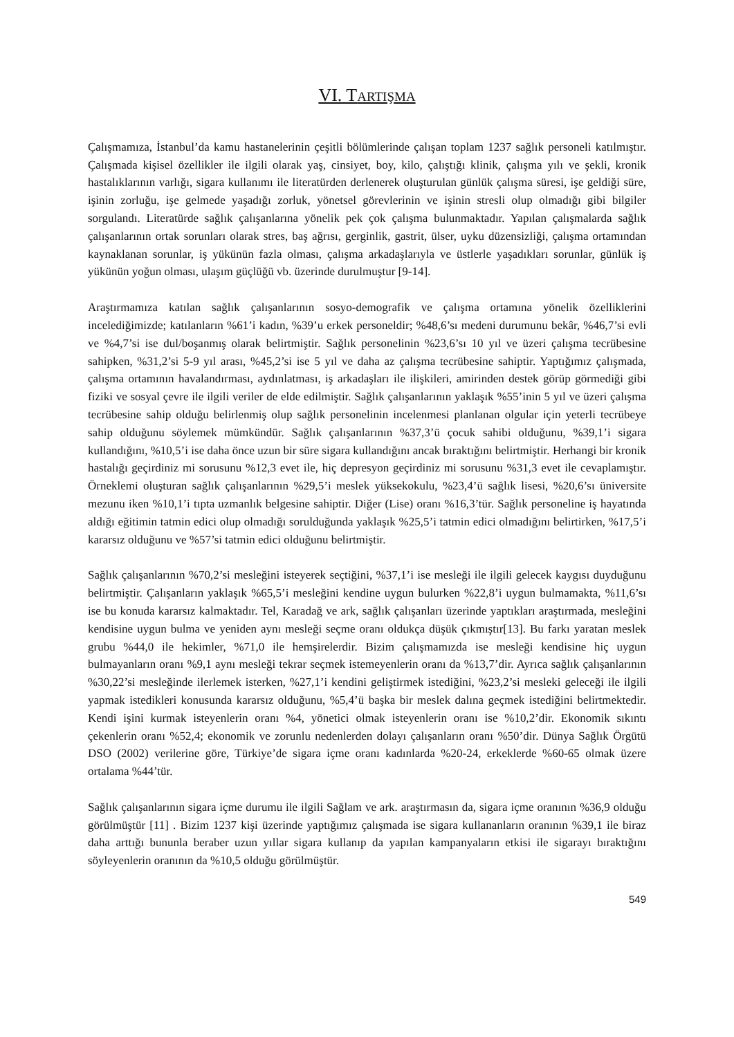VI. TARTIŞMA
Çalışmamıza, İstanbul’da kamu hastanelerinin çeşitli bölümlerinde çalışan toplam 1237 sağlık personeli katılmıştır. Çalışmada kişisel özellikler ile ilgili olarak yaş, cinsiyet, boy, kilo, çalıştığı klinik, çalışma yılı ve şekli, kronik hastalıklarının varlığı, sigara kullanımı ile literatürden derlenerek oluşturulan günlük çalışma süresi, işe geldiği süre, işinin zorluğu, işe gelmede yaşadığı zorluk, yönetsel görevlerinin ve işinin stresli olup olmadığı gibi bilgiler sorgulandı. Literatürde sağlık çalışanlarına yönelik pek çok çalışma bulunmaktadır. Yapılan çalışmalarda sağlık çalışanlarının ortak sorunları olarak stres, baş ağrısı, gerginlik, gastrit, ülser, uyku düzensizliği, çalışma ortamından kaynaklanan sorunlar, iş yükünün fazla olması, çalışma arkadaşlarıyla ve üstlerle yaşadıkları sorunlar, günlük iş yükünün yoğun olması, ulaşım güçlüğü vb. üzerinde durulmuştur [9-14].
Araştırmamıza katılan sağlık çalışanlarının sosyo-demografik ve çalışma ortamına yönelik özelliklerini incelediğimizde; katılanların %61’i kadın, %39’u erkek personeldir; %48,6’sı medeni durumunu bekâr, %46,7’si evli ve %4,7’si ise dul/boşanmış olarak belirtmiştir. Sağlık personelinin %23,6’sı 10 yıl ve üzeri çalışma tecrübesine sahipken, %31,2’si 5-9 yıl arası, %45,2’si ise 5 yıl ve daha az çalışma tecrübesine sahiptir. Yaptığımız çalışmada, çalışma ortamının havalandırması, aydınlatması, iş arkadaşları ile ilişkileri, amirinden destek görüp görmediği gibi fiziki ve sosyal çevre ile ilgili veriler de elde edilmiştir. Sağlık çalışanlarının yaklaşık %55’inin 5 yıl ve üzeri çalışma tecrübesine sahip olduğu belirlenmiş olup sağlık personelinin incelenmesi planlanan olgular için yeterli tecrübeye sahip olduğunu söylemek mümkündür. Sağlık çalışanlarının %37,3’ü çocuk sahibi olduğunu, %39,1’i sigara kullandığını, %10,5’i ise daha önce uzun bir süre sigara kullandığını ancak bıraktığını belirtmiştir. Herhangi bir kronik hastalığı geçirdiniz mi sorusunu %12,3 evet ile, hiç depresyon geçirdiniz mi sorusunu %31,3 evet ile cevaplamıştır. Örneklemi oluşturan sağlık çalışanlarının %29,5’i meslek yüksekokulu, %23,4’ü sağlık lisesi, %20,6’sı üniversite mezunu iken %10,1’i tıpta uzmanlık belgesine sahiptir. Diğer (Lise) oranı %16,3’tür. Sağlık personeline iş hayatında aldığı eğitimin tatmin edici olup olmadığı sorulduğunda yaklaşık %25,5’i tatmin edici olmadığını belirtirken, %17,5’i kararsız olduğunu ve %57’si tatmin edici olduğunu belirtmiştir.
Sağlık çalışanlarının %70,2’si mesleğini isteyerek seçtiğini, %37,1’i ise mesleği ile ilgili gelecek kaygısı duyduğunu belirtmiştir. Çalışanların yaklaşık %65,5’i mesleğini kendine uygun bulurken %22,8’i uygun bulmamakta, %11,6’sı ise bu konuda kararsız kalmaktadır. Tel, Karadağ ve ark, sağlık çalışanları üzerinde yaptıkları araştırmada, mesleğini kendisine uygun bulma ve yeniden aynı mesleği seçme oranı oldukça düşük çıkmıştır[13]. Bu farkı yaratan meslek grubu %44,0 ile hekimler, %71,0 ile hemşirelerdir. Bizim çalışmamızda ise mesleği kendisine hiç uygun bulmayanların oranı %9,1 aynı mesleği tekrar seçmek istemeyenlerin oranı da %13,7’dir. Ayrıca sağlık çalışanlarının %30,22’si mesleğinde ilerlemek isterken, %27,1’i kendini geliştirmek istediğini, %23,2’si mesleki geleceği ile ilgili yapmak istedikleri konusunda kararsız olduğunu, %5,4’ü başka bir meslek dalına geçmek istediğini belirtmektedir. Kendi işini kurmak isteyenlerin oranı %4, yönetici olmak isteyenlerin oranı ise %10,2’dir. Ekonomik sıkıntı çekenlerin oranı %52,4; ekonomik ve zorunlu nedenlerden dolayı çalışanların oranı %50’dir. Dünya Sağlık Örgütü DSO (2002) verilerine göre, Türkiye’de sigara içme oranı kadınlarda %20-24, erkeklerde %60-65 olmak üzere ortalama %44’tür.
Sağlık çalışanlarının sigara içme durumu ile ilgili Sağlam ve ark. araştırmasın da, sigara içme oranının %36,9 olduğu görülmüştür [11] . Bizim 1237 kişi üzerinde yaptığımız çalışmada ise sigara kullananların oranının %39,1 ile biraz daha arttığı bununla beraber uzun yıllar sigara kullanıp da yapılan kampanyaların etkisi ile sigarayı bıraktığını söyleyenlerin oranının da %10,5 olduğu görülmüştür.
549